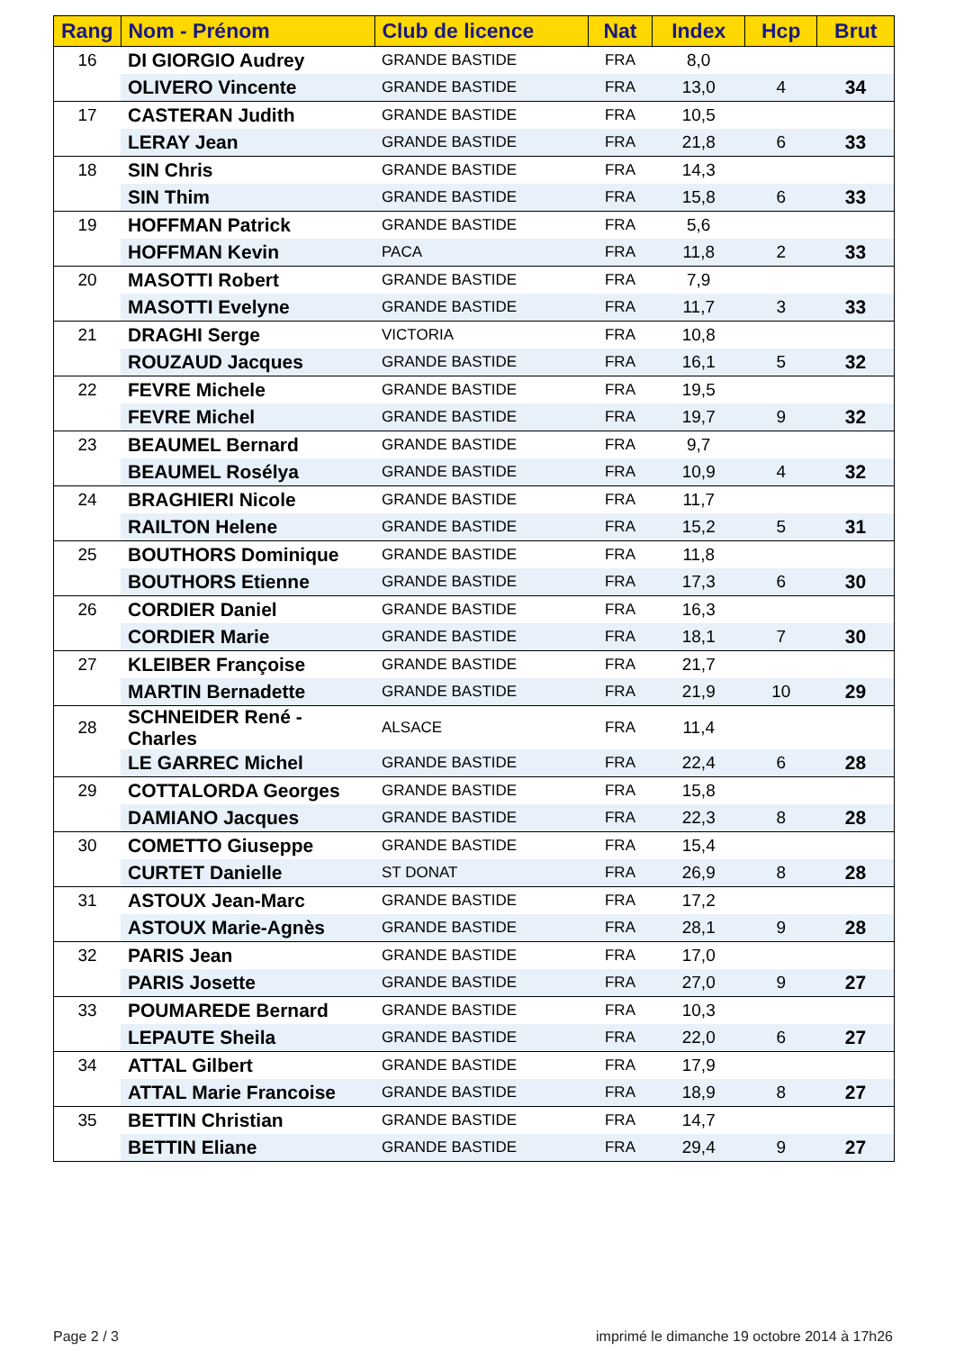| Rang | Nom - Prénom | Club de licence | Nat | Index | Hcp | Brut |
| --- | --- | --- | --- | --- | --- | --- |
| 16 | DI GIORGIO Audrey | GRANDE BASTIDE | FRA | 8,0 | | |
| | OLIVERO Vincente | GRANDE BASTIDE | FRA | 13,0 | 4 | 34 |
| 17 | CASTERAN Judith | GRANDE BASTIDE | FRA | 10,5 | | |
| | LERAY Jean | GRANDE BASTIDE | FRA | 21,8 | 6 | 33 |
| 18 | SIN Chris | GRANDE BASTIDE | FRA | 14,3 | | |
| | SIN Thim | GRANDE BASTIDE | FRA | 15,8 | 6 | 33 |
| 19 | HOFFMAN Patrick | GRANDE BASTIDE | FRA | 5,6 | | |
| | HOFFMAN Kevin | PACA | FRA | 11,8 | 2 | 33 |
| 20 | MASOTTI Robert | GRANDE BASTIDE | FRA | 7,9 | | |
| | MASOTTI Evelyne | GRANDE BASTIDE | FRA | 11,7 | 3 | 33 |
| 21 | DRAGHI Serge | VICTORIA | FRA | 10,8 | | |
| | ROUZAUD Jacques | GRANDE BASTIDE | FRA | 16,1 | 5 | 32 |
| 22 | FEVRE Michele | GRANDE BASTIDE | FRA | 19,5 | | |
| | FEVRE Michel | GRANDE BASTIDE | FRA | 19,7 | 9 | 32 |
| 23 | BEAUMEL Bernard | GRANDE BASTIDE | FRA | 9,7 | | |
| | BEAUMEL Rosélya | GRANDE BASTIDE | FRA | 10,9 | 4 | 32 |
| 24 | BRAGHIERI Nicole | GRANDE BASTIDE | FRA | 11,7 | | |
| | RAILTON Helene | GRANDE BASTIDE | FRA | 15,2 | 5 | 31 |
| 25 | BOUTHORS Dominique | GRANDE BASTIDE | FRA | 11,8 | | |
| | BOUTHORS Etienne | GRANDE BASTIDE | FRA | 17,3 | 6 | 30 |
| 26 | CORDIER Daniel | GRANDE BASTIDE | FRA | 16,3 | | |
| | CORDIER Marie | GRANDE BASTIDE | FRA | 18,1 | 7 | 30 |
| 27 | KLEIBER Françoise | GRANDE BASTIDE | FRA | 21,7 | | |
| | MARTIN Bernadette | GRANDE BASTIDE | FRA | 21,9 | 10 | 29 |
| 28 | SCHNEIDER René -Charles | ALSACE | FRA | 11,4 | | |
| | LE GARREC Michel | GRANDE BASTIDE | FRA | 22,4 | 6 | 28 |
| 29 | COTTALORDA Georges | GRANDE BASTIDE | FRA | 15,8 | | |
| | DAMIANO Jacques | GRANDE BASTIDE | FRA | 22,3 | 8 | 28 |
| 30 | COMETTO Giuseppe | GRANDE BASTIDE | FRA | 15,4 | | |
| | CURTET Danielle | ST DONAT | FRA | 26,9 | 8 | 28 |
| 31 | ASTOUX Jean-Marc | GRANDE BASTIDE | FRA | 17,2 | | |
| | ASTOUX Marie-Agnès | GRANDE BASTIDE | FRA | 28,1 | 9 | 28 |
| 32 | PARIS Jean | GRANDE BASTIDE | FRA | 17,0 | | |
| | PARIS Josette | GRANDE BASTIDE | FRA | 27,0 | 9 | 27 |
| 33 | POUMAREDE Bernard | GRANDE BASTIDE | FRA | 10,3 | | |
| | LEPAUTE Sheila | GRANDE BASTIDE | FRA | 22,0 | 6 | 27 |
| 34 | ATTAL Gilbert | GRANDE BASTIDE | FRA | 17,9 | | |
| | ATTAL Marie Francoise | GRANDE BASTIDE | FRA | 18,9 | 8 | 27 |
| 35 | BETTIN Christian | GRANDE BASTIDE | FRA | 14,7 | | |
| | BETTIN Eliane | GRANDE BASTIDE | FRA | 29,4 | 9 | 27 |
Page 2 / 3
imprimé le dimanche 19 octobre 2014 à 17h26